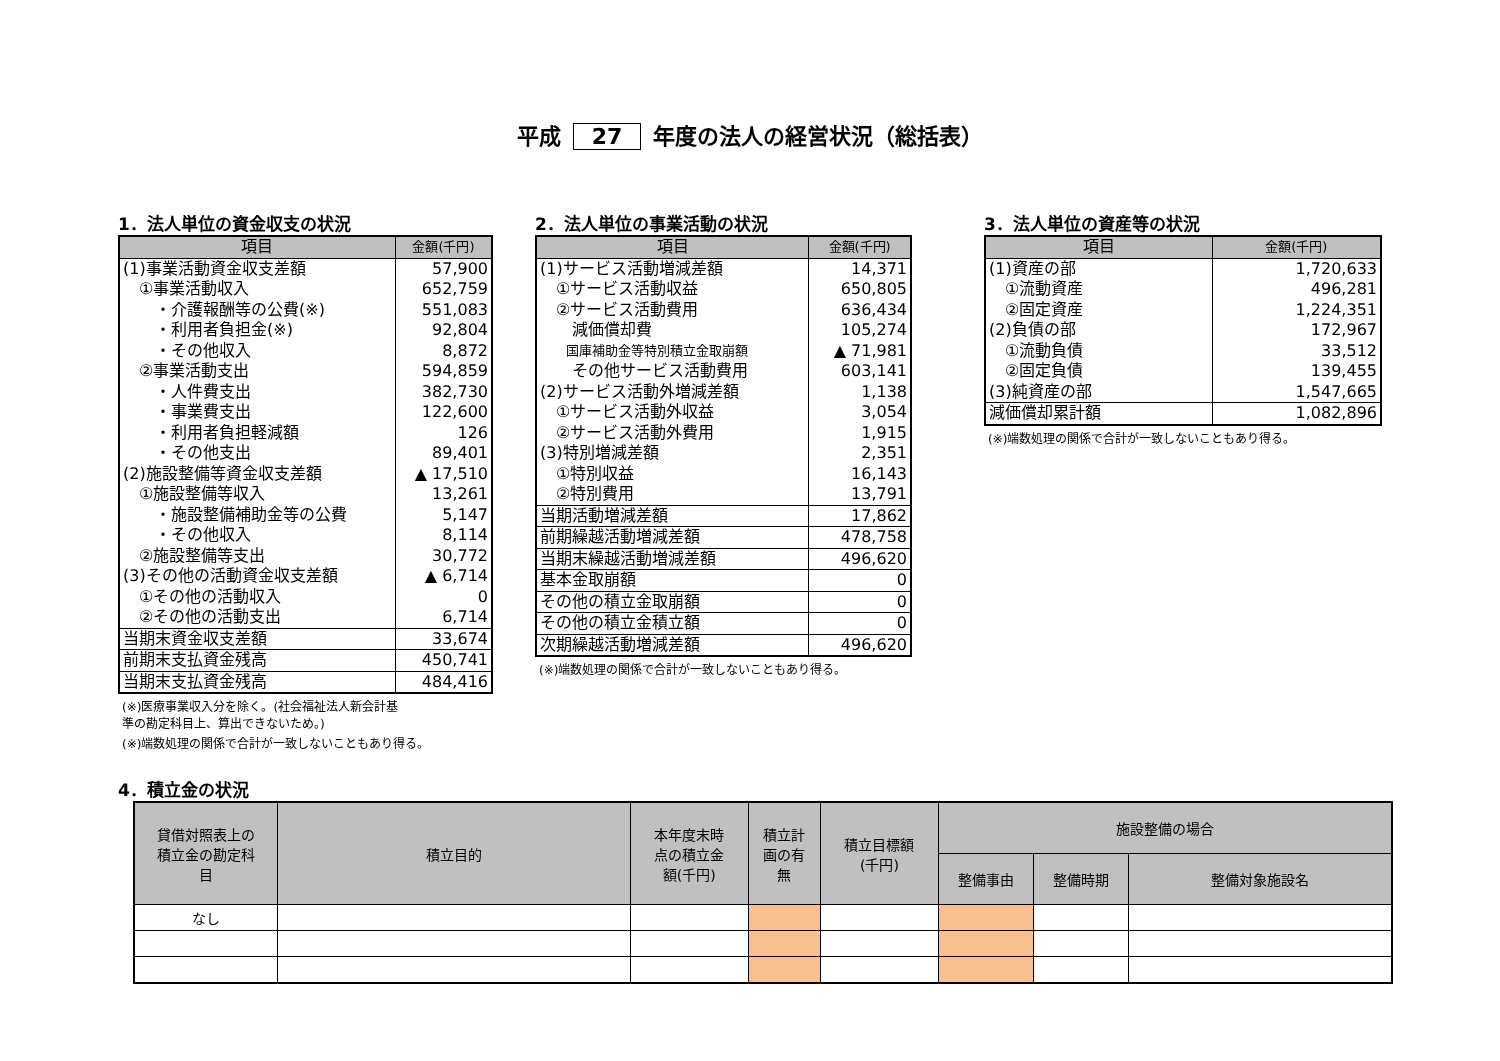平成 27 年度の法人の経営状況（総括表）
1．法人単位の資金収支の状況
| 項目 | 金額(千円) |
| --- | --- |
| (1)事業活動資金収支差額 | 57,900 |
| ①事業活動収入 | 652,759 |
| ・介護報酬等の公費(※) | 551,083 |
| ・利用者負担金(※) | 92,804 |
| ・その他収入 | 8,872 |
| ②事業活動支出 | 594,859 |
| ・人件費支出 | 382,730 |
| ・事業費支出 | 122,600 |
| ・利用者負担軽減額 | 126 |
| ・その他支出 | 89,401 |
| (2)施設整備等資金収支差額 | ▲ 17,510 |
| ①施設整備等収入 | 13,261 |
| ・施設整備補助金等の公費 | 5,147 |
| ・その他収入 | 8,114 |
| ②施設整備等支出 | 30,772 |
| (3)その他の活動資金収支差額 | ▲ 6,714 |
| ①その他の活動収入 | 0 |
| ②その他の活動支出 | 6,714 |
| 当期末資金収支差額 | 33,674 |
| 前期末支払資金残高 | 450,741 |
| 当期末支払資金残高 | 484,416 |
(※)医療事業収入分を除く。(社会福祉法人新会計基
準の勘定科目上、算出できないため。)
(※)端数処理の関係で合計が一致しないこともあり得る。
2．法人単位の事業活動の状況
| 項目 | 金額(千円) |
| --- | --- |
| (1)サービス活動増減差額 | 14,371 |
| ①サービス活動収益 | 650,805 |
| ②サービス活動費用 | 636,434 |
| 減価償却費 | 105,274 |
| 国庫補助金等特別積立金取崩額 | ▲ 71,981 |
| その他サービス活動費用 | 603,141 |
| (2)サービス活動外増減差額 | 1,138 |
| ①サービス活動外収益 | 3,054 |
| ②サービス活動外費用 | 1,915 |
| (3)特別増減差額 | 2,351 |
| ①特別収益 | 16,143 |
| ②特別費用 | 13,791 |
| 当期活動増減差額 | 17,862 |
| 前期繰越活動増減差額 | 478,758 |
| 当期末繰越活動増減差額 | 496,620 |
| 基本金取崩額 | 0 |
| その他の積立金取崩額 | 0 |
| その他の積立金積立額 | 0 |
| 次期繰越活動増減差額 | 496,620 |
(※)端数処理の関係で合計が一致しないこともあり得る。
3．法人単位の資産等の状況
| 項目 | 金額(千円) |
| --- | --- |
| (1)資産の部 | 1,720,633 |
| ①流動資産 | 496,281 |
| ②固定資産 | 1,224,351 |
| (2)負債の部 | 172,967 |
| ①流動負債 | 33,512 |
| ②固定負債 | 139,455 |
| (3)純資産の部 | 1,547,665 |
| 減価償却累計額 | 1,082,896 |
(※)端数処理の関係で合計が一致しないこともあり得る。
4．積立金の状況
| 貸借対照表上の 積立金の勘定科 目 | 積立目的 | 本年度末時 点の積立金 額(千円) | 積立計 画の有 無 | 積立目標額 (千円) | 施設整備の場合 | | |
| --- | --- | --- | --- | --- | --- | --- | --- |
| | | | | | 整備事由 | 整備時期 | 整備対象施設名 |
| なし | | | | | | | |